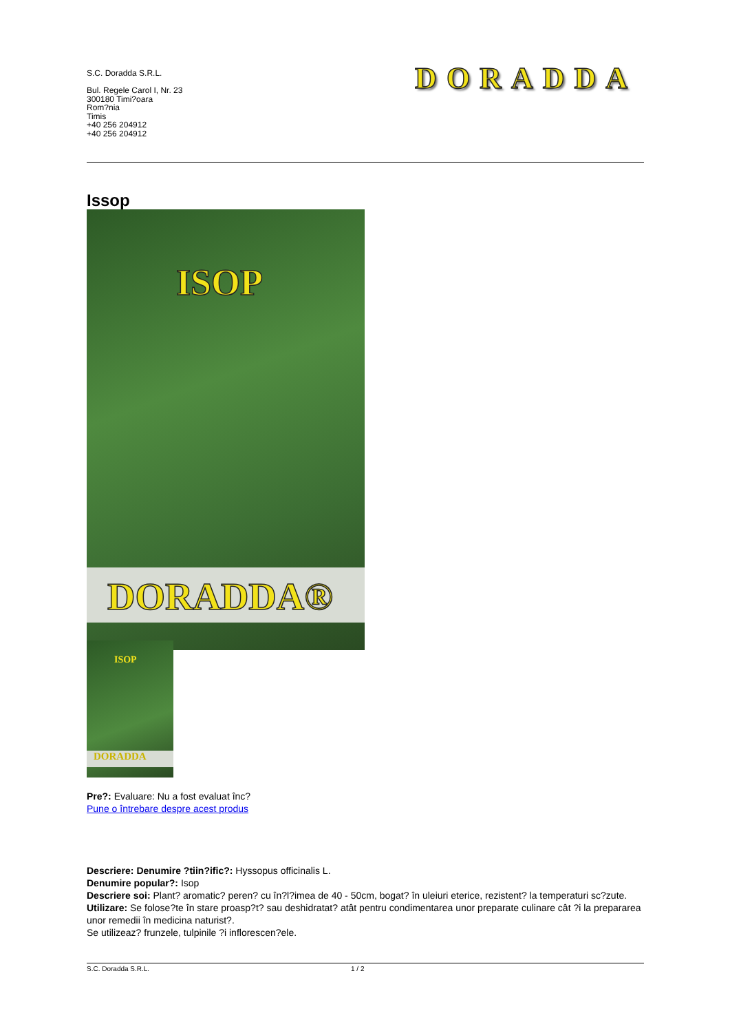S.C. Doradda S.R.L.
Bul. Regele Carol I, Nr. 23
300180 Timi?oara
Rom?nia
Timis
+40 256 204912
+40 256 204912
DORADDA
Issop
ISOP
DORADDA®
ISOP
DORADDA
Pre?: Evaluare: Nu a fost evaluat înc?
Pune o întrebare despre acest produs
Descriere: Denumire ?tiin?ific?: Hyssopus officinalis L.
Denumire popular?: Isop
Descriere soi: Plant? aromatic? peren? cu în?l?imea de 40 - 50cm, bogat? în uleiuri eterice, rezistent? la temperaturi sc?zute.
Utilizare: Se folose?te în stare proasp?t? sau deshidratat? atât pentru condimentarea unor preparate culinare cât ?i la prepararea unor remedii în medicina naturist?.
Se utilizeaz? frunzele, tulpinile ?i inflorescen?ele.
S.C. Doradda S.R.L. 1 / 2